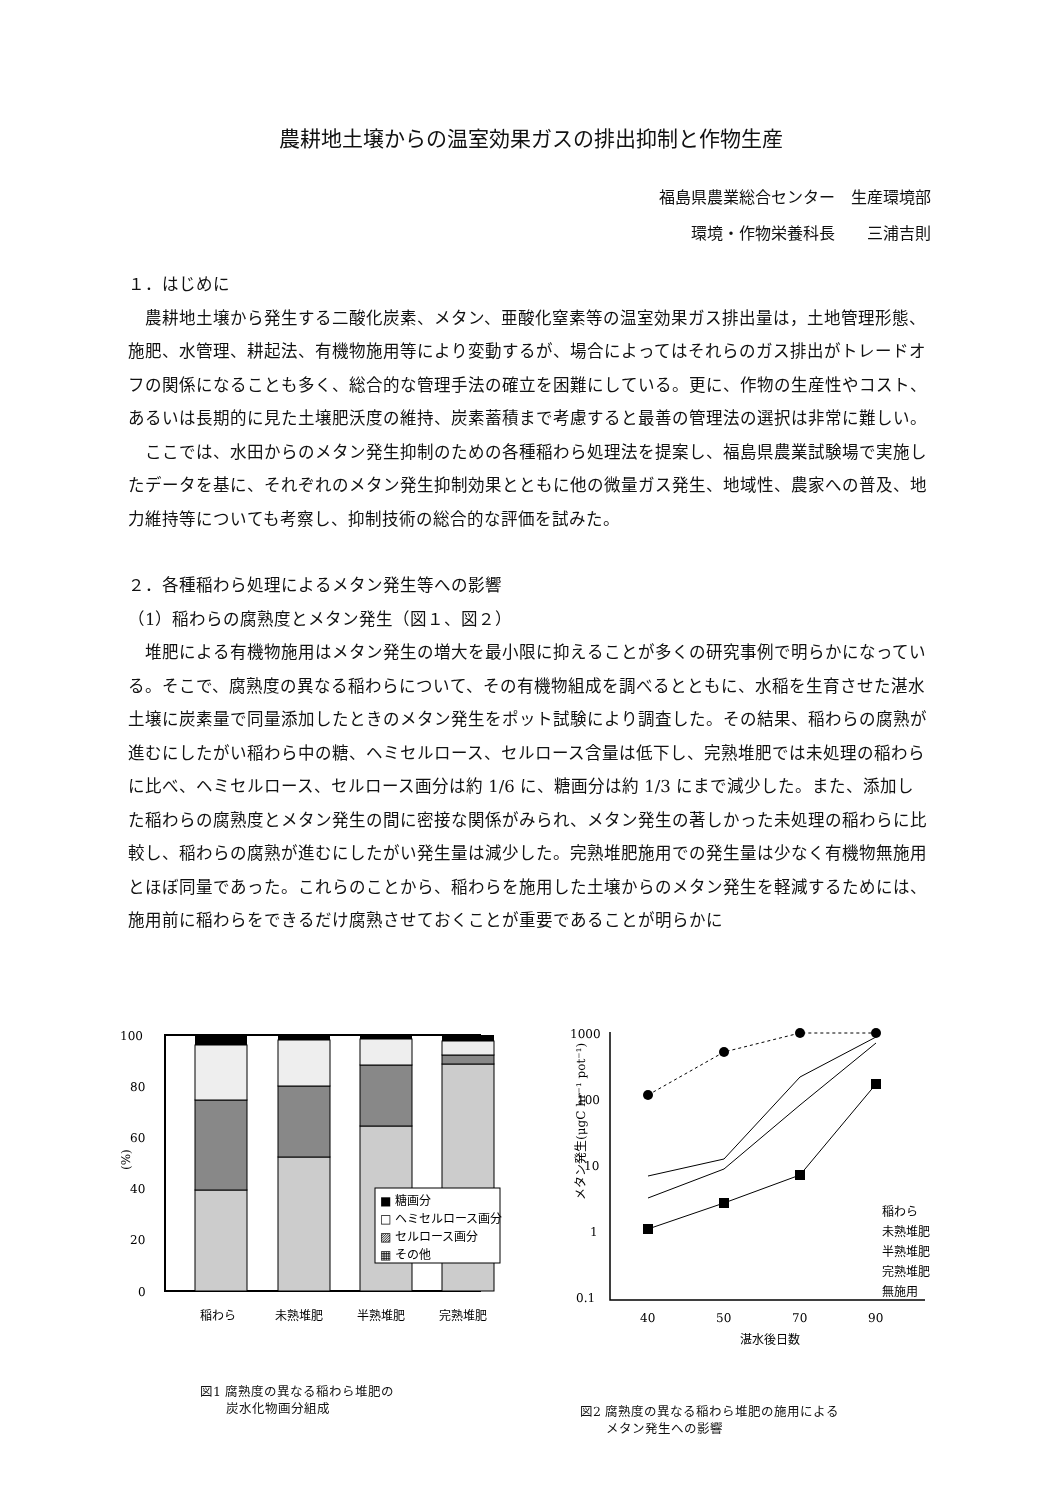農耕地土壌からの温室効果ガスの排出抑制と作物生産
福島県農業総合センター　生産環境部
環境・作物栄養科長　　三浦吉則
１．はじめに
農耕地土壌から発生する二酸化炭素、メタン、亜酸化窒素等の温室効果ガス排出量は，土地管理形態、施肥、水管理、耕起法、有機物施用等により変動するが、場合によってはそれらのガス排出がトレードオフの関係になることも多く、総合的な管理手法の確立を困難にしている。更に、作物の生産性やコスト、あるいは長期的に見た土壌肥沃度の維持、炭素蓄積まで考慮すると最善の管理法の選択は非常に難しい。
ここでは、水田からのメタン発生抑制のための各種稲わら処理法を提案し、福島県農業試験場で実施したデータを基に、それぞれのメタン発生抑制効果とともに他の微量ガス発生、地域性、農家への普及、地力維持等についても考察し、抑制技術の総合的な評価を試みた。
２．各種稲わら処理によるメタン発生等への影響
（1）稲わらの腐熟度とメタン発生（図１、図２）
堆肥による有機物施用はメタン発生の増大を最小限に抑えることが多くの研究事例で明らかになっている。そこで、腐熟度の異なる稲わらについて、その有機物組成を調べるとともに、水稲を生育させた湛水土壌に炭素量で同量添加したときのメタン発生をポット試験により調査した。その結果、稲わらの腐熟が進むにしたがい稲わら中の糖、ヘミセルロース、セルロース含量は低下し、完熟堆肥では未処理の稲わらに比べ、ヘミセルロース、セルロース画分は約 1/6 に、糖画分は約 1/3 にまで減少した。また、添加した稲わらの腐熟度とメタン発生の間に密接な関係がみられ、メタン発生の著しかった未処理の稲わらに比較し、稲わらの腐熟が進むにしたがい発生量は減少した。完熟堆肥施用での発生量は少なく有機物無施用とほぼ同量であった。これらのことから、稲わらを施用した土壌からのメタン発生を軽減するためには、施用前に稲わらをできるだけ腐熟させておくことが重要であることが明らかに
100
80
60
40
20
0
(%)
■ 糖画分
□ ヘミセルロース画分
▨ セルロース画分
▦ その他
稲わら
未熟堆肥
半熟堆肥
完熟堆肥
図1 腐熟度の異なる稲わら堆肥の
　　炭水化物画分組成
1000
100
10
1
0.1
メタン発生(μgC hr⁻¹ pot⁻¹)
稲わら
未熟堆肥
半熟堆肥
完熟堆肥
無施用
40
50
70
90
湛水後日数
図2 腐熟度の異なる稲わら堆肥の施用による
　　メタン発生への影響